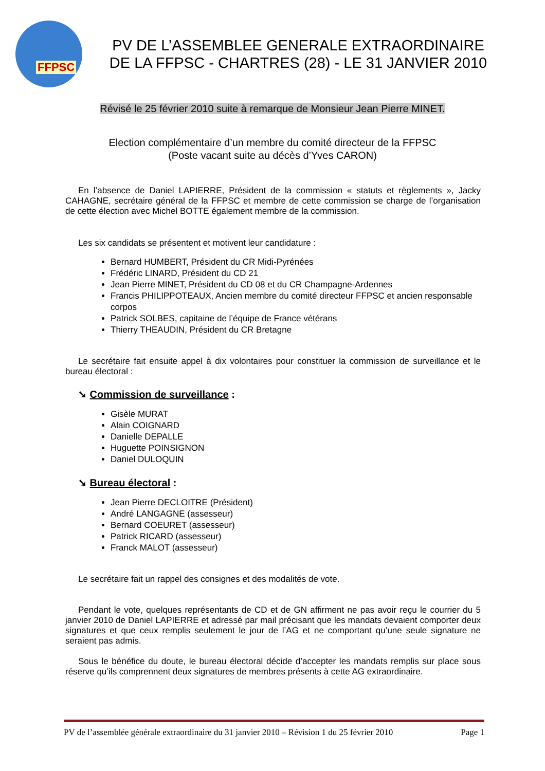FFPSC
PV DE L’ASSEMBLEE GENERALE EXTRAORDINAIRE
DE LA FFPSC - CHARTRES (28) - LE 31 JANVIER 2010
Révisé le 25 février 2010 suite à remarque de Monsieur Jean Pierre MINET.
Election complémentaire d’un membre du comité directeur de la FFPSC
(Poste vacant suite au décès d’Yves CARON)
En l’absence de Daniel LAPIERRE, Président de la commission « statuts et règlements », Jacky CAHAGNE, secrétaire général de la FFPSC et membre de cette commission se charge de l’organisation de cette élection avec Michel BOTTE également membre de la commission.
Les six candidats se présentent et motivent leur candidature :
Bernard HUMBERT, Président du CR Midi-Pyrénées
Frédéric LINARD, Président du CD 21
Jean Pierre MINET, Président du CD 08 et du CR Champagne-Ardennes
Francis PHILIPPOTEAUX, Ancien membre du comité directeur FFPSC et ancien responsable corpos
Patrick SOLBES, capitaine de l’équipe de France vétérans
Thierry THEAUDIN, Président du CR Bretagne
Le secrétaire fait ensuite appel à dix volontaires pour constituer la commission de surveillance et le bureau électoral :
➘ Commission de surveillance :
Gisèle MURAT
Alain COIGNARD
Danielle DEPALLE
Huguette POINSIGNON
Daniel DULOQUIN
➘ Bureau électoral :
Jean Pierre DECLOITRE (Président)
André LANGAGNE (assesseur)
Bernard COEURET (assesseur)
Patrick RICARD (assesseur)
Franck MALOT (assesseur)
Le secrétaire fait un rappel des consignes et des modalités de vote.
Pendant le vote, quelques représentants de CD et de GN affirment ne pas avoir reçu le courrier du 5 janvier 2010 de Daniel LAPIERRE et adressé par mail précisant que les mandats devaient comporter deux signatures et que ceux remplis seulement le jour de l’AG et ne comportant qu’une seule signature ne seraient pas admis.
Sous le bénéfice du doute, le bureau électoral décide d’accepter les mandats remplis sur place sous réserve qu’ils comprennent deux signatures de membres présents à cette AG extraordinaire.
PV de l’assemblée générale extraordinaire du 31 janvier 2010 – Révision 1 du 25 février 2010 Page 1